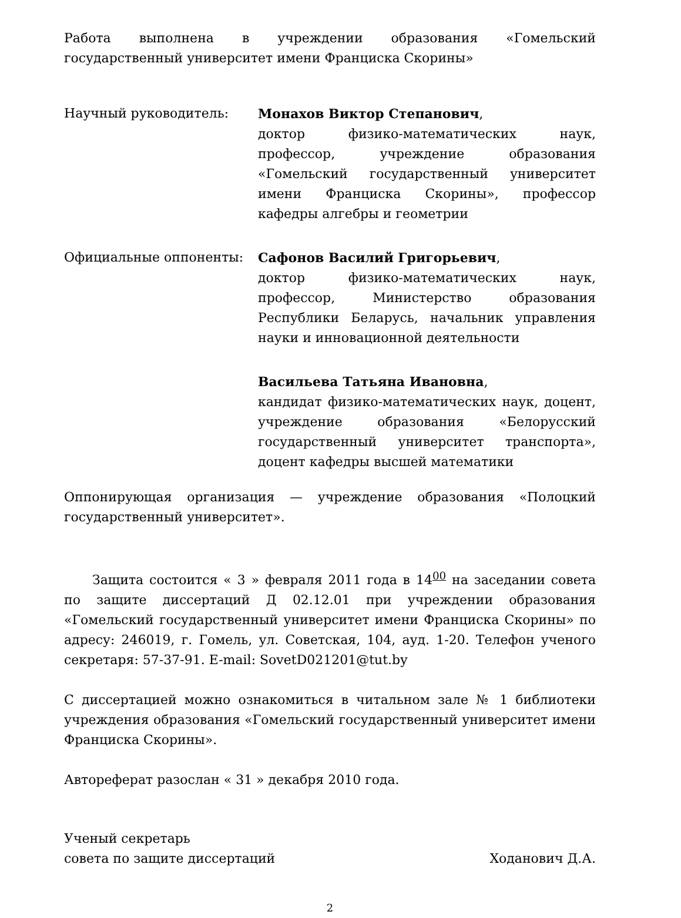Работа выполнена в учреждении образования «Гомельский государственный университет имени Франциска Скорины»
Научный руководитель: Монахов Виктор Степанович,
доктор физико-математических наук, профессор, учреждение образования «Гомельский государственный университет имени Франциска Скорины», профессор кафедры алгебры и геометрии
Официальные оппоненты: Сафонов Василий Григорьевич,
доктор физико-математических наук, профессор, Министерство образования Республики Беларусь, начальник управления науки и инновационной деятельности
Васильева Татьяна Ивановна,
кандидат физико-математических наук, доцент, учреждение образования «Белорусский государственный университет транспорта», доцент кафедры высшей математики
Оппонирующая организация — учреждение образования «Полоцкий государственный университет».
Защита состоится « 3 » февраля 2011 года в 14<sup>00</sup> на заседании совета по защите диссертаций Д 02.12.01 при учреждении образования «Гомельский государственный университет имени Франциска Скорины» по адресу: 246019, г. Гомель, ул. Советская, 104, ауд. 1-20. Телефон ученого секретаря: 57-37-91. E-mail: SovetD021201@tut.by
С диссертацией можно ознакомиться в читальном зале № 1 библиотеки учреждения образования «Гомельский государственный университет имени Франциска Скорины».
Автореферат разослан « 31 » декабря 2010 года.
Ученый секретарь
совета по защите диссертаций
Ходанович Д.А.
2